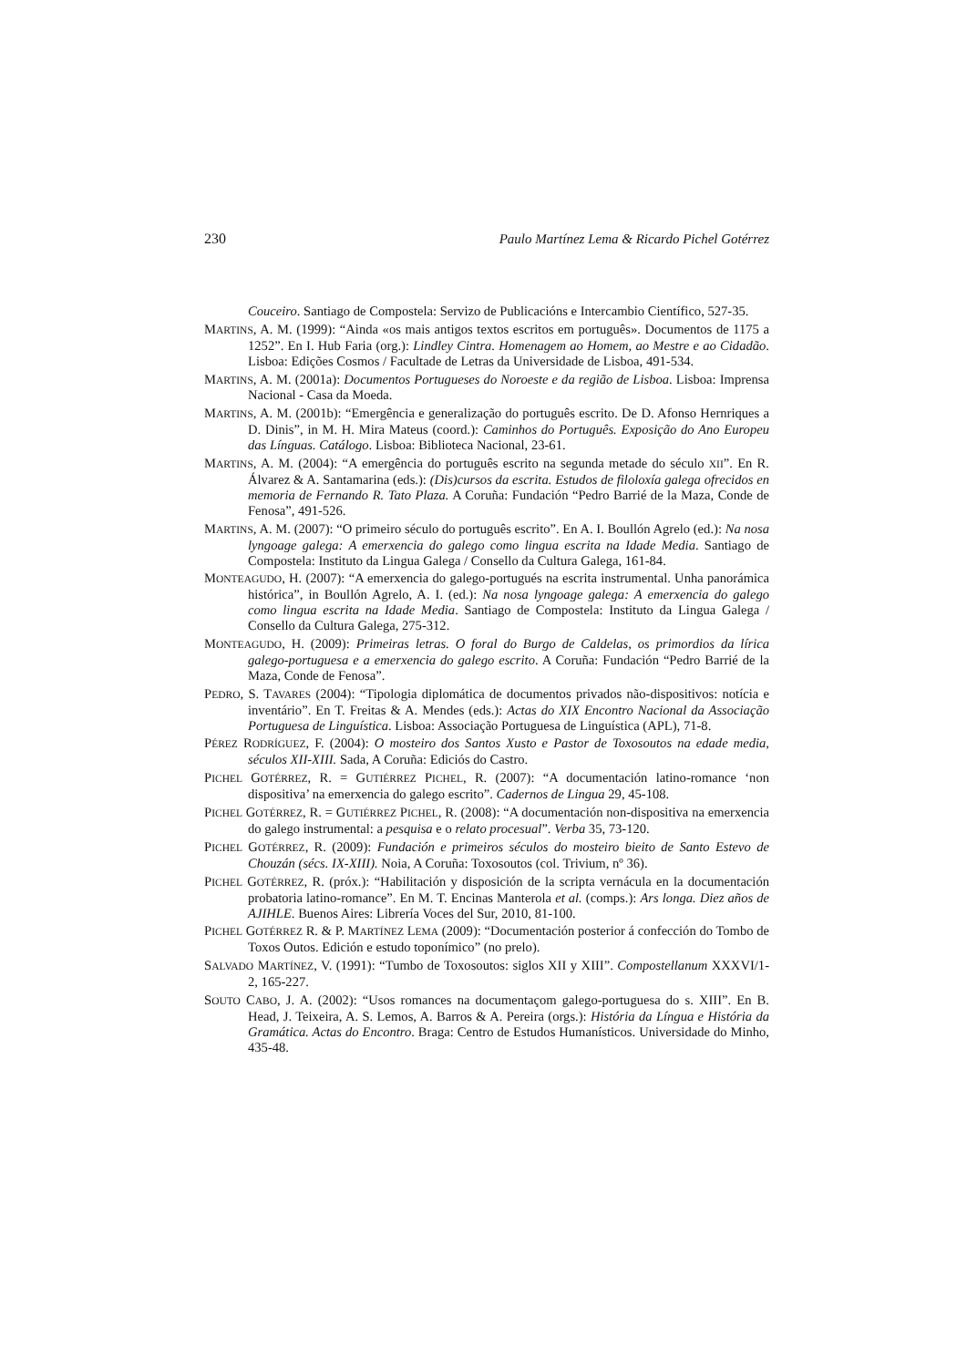230 Paulo Martínez Lema & Ricardo Pichel Gotérrez
Couceiro. Santiago de Compostela: Servizo de Publicacións e Intercambio Científico, 527-35.
MARTINS, A. M. (1999): “Ainda «os mais antigos textos escritos em português». Documentos de 1175 a 1252”. En I. Hub Faria (org.): Lindley Cintra. Homenagem ao Homem, ao Mestre e ao Cidadão. Lisboa: Edições Cosmos / Facultade de Letras da Universidade de Lisboa, 491-534.
MARTINS, A. M. (2001a): Documentos Portugueses do Noroeste e da região de Lisboa. Lisboa: Imprensa Nacional - Casa da Moeda.
MARTINS, A. M. (2001b): “Emergência e generalização do português escrito. De D. Afonso Hernriques a D. Dinis”, in M. H. Mira Mateus (coord.): Caminhos do Português. Exposição do Ano Europeu das Línguas. Catálogo. Lisboa: Biblioteca Nacional, 23-61.
MARTINS, A. M. (2004): “A emergência do português escrito na segunda metade do século XII”. En R. Álvarez & A. Santamarina (eds.): (Dis)cursos da escrita. Estudos de filoloxía galega ofrecidos en memoria de Fernando R. Tato Plaza. A Coruña: Fundación “Pedro Barrié de la Maza, Conde de Fenosa”, 491-526.
MARTINS, A. M. (2007): “O primeiro século do português escrito”. En A. I. Boullón Agrelo (ed.): Na nosa lyngoage galega: A emerxencia do galego como lingua escrita na Idade Media. Santiago de Compostela: Instituto da Lingua Galega / Consello da Cultura Galega, 161-84.
MONTEAGUDO, H. (2007): “A emerxencia do galego-portugués na escrita instrumental. Unha panorámica histórica”, in Boullón Agrelo, A. I. (ed.): Na nosa lyngoage galega: A emerxencia do galego como lingua escrita na Idade Media. Santiago de Compostela: Instituto da Lingua Galega / Consello da Cultura Galega, 275-312.
MONTEAGUDO, H. (2009): Primeiras letras. O foral do Burgo de Caldelas, os primordios da lírica galego-portuguesa e a emerxencia do galego escrito. A Coruña: Fundación “Pedro Barrié de la Maza, Conde de Fenosa”.
PEDRO, S. TAVARES (2004): “Tipologia diplomática de documentos privados não-dispositivos: notícia e inventário”. En T. Freitas & A. Mendes (eds.): Actas do XIX Encontro Nacional da Associação Portuguesa de Linguística. Lisboa: Associação Portuguesa de Linguística (APL), 71-8.
PÉREZ RODRÍGUEZ, F. (2004): O mosteiro dos Santos Xusto e Pastor de Toxosoutos na edade media, séculos XII-XIII. Sada, A Coruña: Ediciós do Castro.
PICHEL GOTÉRREZ, R. = GUTIÉRREZ PICHEL, R. (2007): “A documentación latino-romance ‘non dispositiva’ na emerxencia do galego escrito”. Cadernos de Lingua 29, 45-108.
PICHEL GOTÉRREZ, R. = GUTIÉRREZ PICHEL, R. (2008): “A documentación non-dispositiva na emerxencia do galego instrumental: a pesquisa e o relato procesual”. Verba 35, 73-120.
PICHEL GOTÉRREZ, R. (2009): Fundación e primeiros séculos do mosteiro bieito de Santo Estevo de Chouzán (sécs. IX-XIII). Noia, A Coruña: Toxosoutos (col. Trivium, nº 36).
PICHEL GOTÉRREZ, R. (próx.): “Habilitación y disposición de la scripta vernácula en la documentación probatoria latino-romance”. En M. T. Encinas Manterola et al. (comps.): Ars longa. Diez años de AJIHLE. Buenos Aires: Librería Voces del Sur, 2010, 81-100.
PICHEL GOTÉRREZ R. & P. MARTÍNEZ LEMA (2009): “Documentación posterior á confección do Tombo de Toxos Outos. Edición e estudo toponímico” (no prelo).
SALVADO MARTÍNEZ, V. (1991): “Tumbo de Toxosoutos: siglos XII y XIII”. Compostellanum XXXVI/1-2, 165-227.
SOUTO CABO, J. A. (2002): “Usos romances na documentaçom galego-portuguesa do s. XIII”. En B. Head, J. Teixeira, A. S. Lemos, A. Barros & A. Pereira (orgs.): História da Língua e História da Gramática. Actas do Encontro. Braga: Centro de Estudos Humanísticos. Universidade do Minho, 435-48.